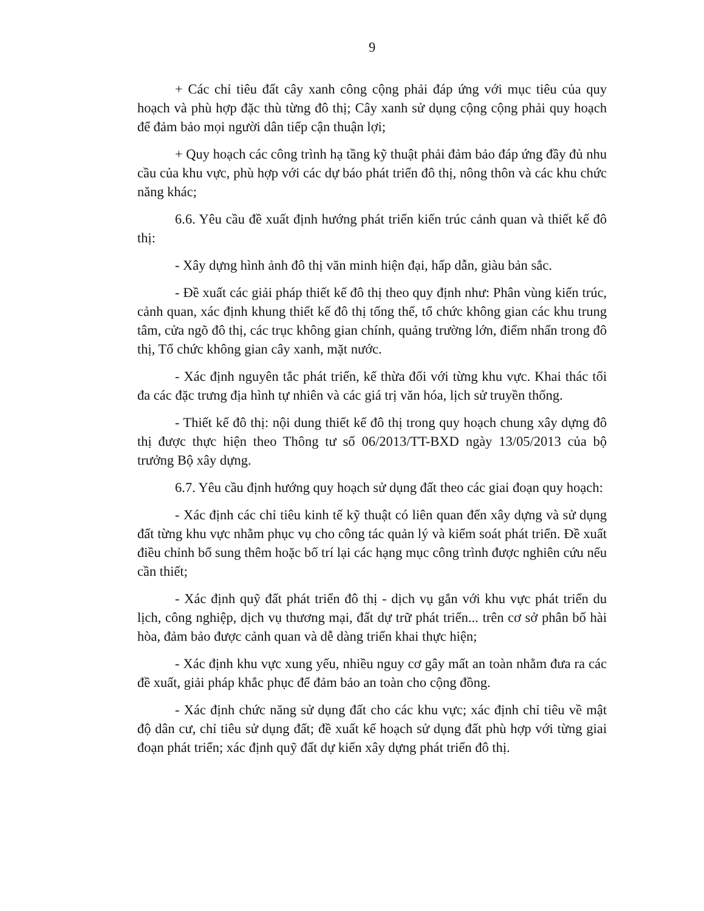9
+ Các chỉ tiêu đất cây xanh công cộng phải đáp ứng với mục tiêu của quy hoạch và phù hợp đặc thù từng đô thị; Cây xanh sử dụng cộng cộng phải quy hoạch để đảm bảo mọi người dân tiếp cận thuận lợi;
+ Quy hoạch các công trình hạ tầng kỹ thuật phải đảm bảo đáp ứng đầy đủ nhu cầu của khu vực, phù hợp với các dự báo phát triển đô thị, nông thôn và các khu chức năng khác;
6.6. Yêu cầu đề xuất định hướng phát triển kiến trúc cảnh quan và thiết kế đô thị:
- Xây dựng hình ảnh đô thị văn minh hiện đại, hấp dẫn, giàu bản sắc.
- Đề xuất các giải pháp thiết kế đô thị theo quy định như: Phân vùng kiến trúc, cảnh quan, xác định khung thiết kế đô thị tổng thể, tổ chức không gian các khu trung tâm, cửa ngõ đô thị, các trục không gian chính, quảng trường lớn, điểm nhấn trong đô thị, Tổ chức không gian cây xanh, mặt nước.
- Xác định nguyên tắc phát triển, kế thừa đối với từng khu vực. Khai thác tối đa các đặc trưng địa hình tự nhiên và các giá trị văn hóa, lịch sử truyền thống.
- Thiết kế đô thị: nội dung thiết kế đô thị trong quy hoạch chung xây dựng đô thị được thực hiện theo Thông tư số 06/2013/TT-BXD ngày 13/05/2013 của bộ trưởng Bộ xây dựng.
6.7. Yêu cầu định hướng quy hoạch sử dụng đất theo các giai đoạn quy hoạch:
- Xác định các chỉ tiêu kinh tế kỹ thuật có liên quan đến xây dựng và sử dụng đất từng khu vực nhằm phục vụ cho công tác quản lý và kiểm soát phát triển. Đề xuất điều chỉnh bổ sung thêm hoặc bố trí lại các hạng mục công trình được nghiên cứu nếu cần thiết;
- Xác định quỹ đất phát triển đô thị - dịch vụ gắn với khu vực phát triển du lịch, công nghiệp, dịch vụ thương mại, đất dự trữ phát triển... trên cơ sở phân bố hài hòa, đảm bảo được cảnh quan và dễ dàng triển khai thực hiện;
- Xác định khu vực xung yếu, nhiều nguy cơ gây mất an toàn nhằm đưa ra các đề xuất, giải pháp khắc phục để đảm bảo an toàn cho cộng đồng.
- Xác định chức năng sử dụng đất cho các khu vực; xác định chỉ tiêu về mật độ dân cư, chỉ tiêu sử dụng đất; đề xuất kế hoạch sử dụng đất phù hợp với từng giai đoạn phát triển; xác định quỹ đất dự kiến xây dựng phát triển đô thị.